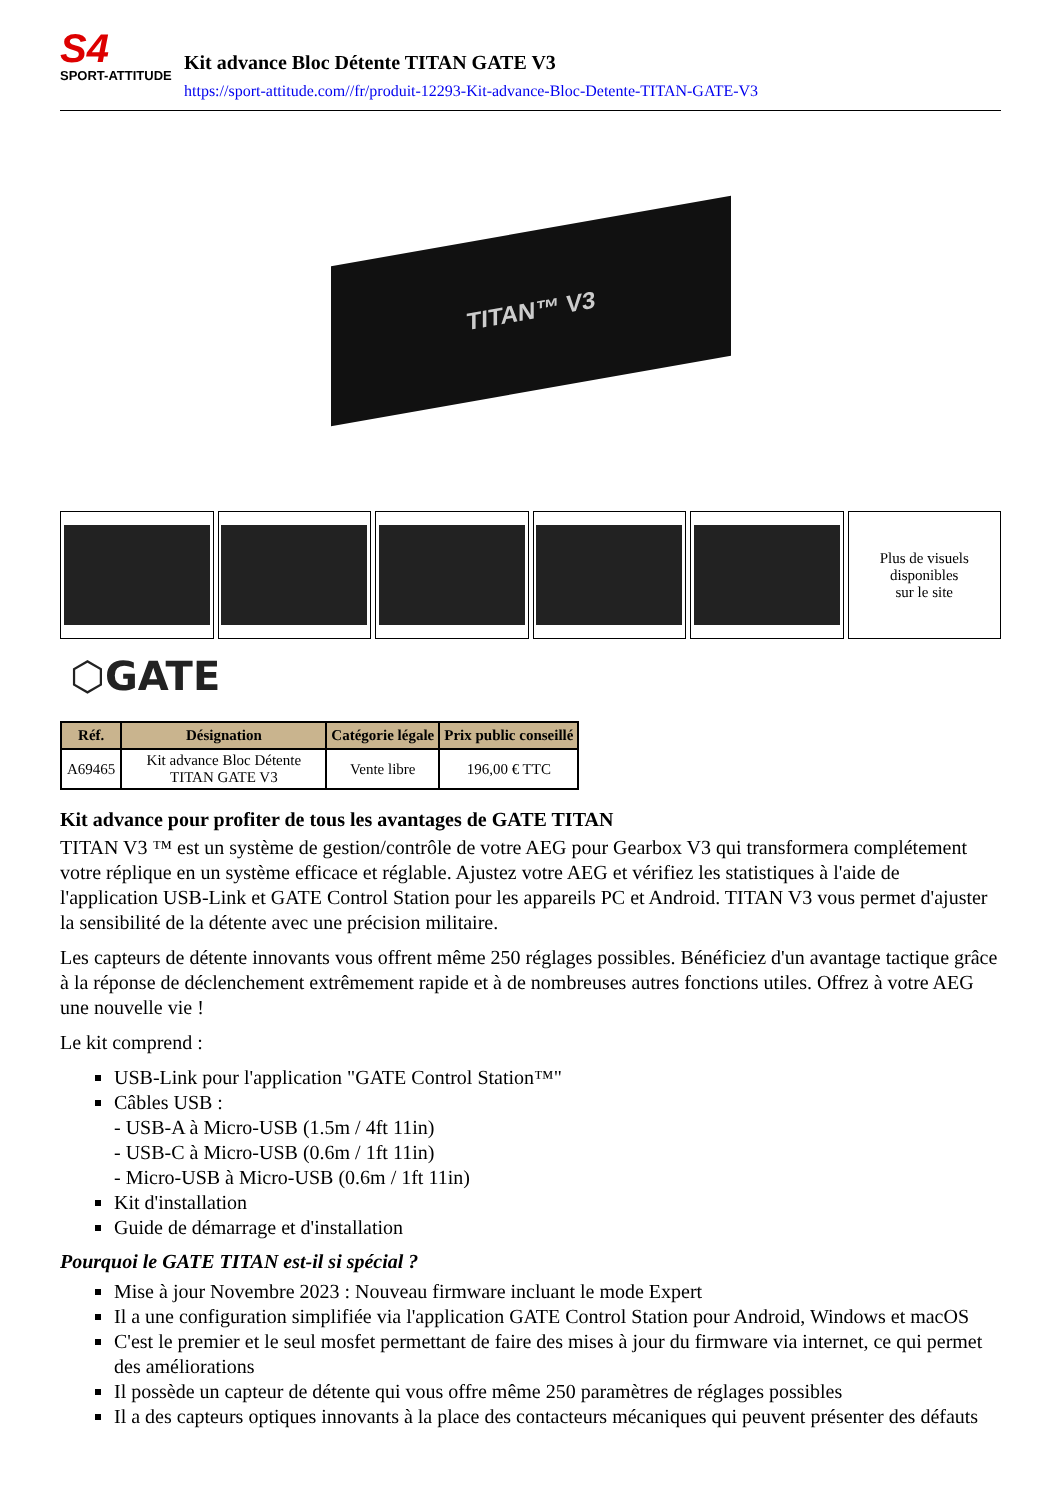S4
SPORT-ATTITUDE
Kit advance Bloc Détente TITAN GATE V3
https://sport-attitude.com//fr/produit-12293-Kit-advance-Bloc-Detente-TITAN-GATE-V3
TITAN™ V3
Plus de visuels
disponibles
sur le site
⬡GATE
| Réf. | Désignation | Catégorie légale | Prix public conseillé |
| --- | --- | --- | --- |
| A69465 | Kit advance Bloc Détente TITAN GATE V3 | Vente libre | 196,00 € TTC |
Kit advance pour profiter de tous les avantages de GATE TITAN
TITAN V3 ™ est un système de gestion/contrôle de votre AEG pour Gearbox V3 qui transformera complétement votre réplique en un système efficace et réglable. Ajustez votre AEG et vérifiez les statistiques à l'aide de l'application USB-Link et GATE Control Station pour les appareils PC et Android. TITAN V3 vous permet d'ajuster la sensibilité de la détente avec une précision militaire.
Les capteurs de détente innovants vous offrent même 250 réglages possibles. Bénéficiez d'un avantage tactique grâce à la réponse de déclenchement extrêmement rapide et à de nombreuses autres fonctions utiles. Offrez à votre AEG une nouvelle vie !
Le kit comprend :
USB-Link pour l'application "GATE Control Station™"
Câbles USB :
- USB-A à Micro-USB (1.5m / 4ft 11in)
- USB-C à Micro-USB (0.6m / 1ft 11in)
- Micro-USB à Micro-USB (0.6m / 1ft 11in)
Kit d'installation
Guide de démarrage et d'installation
Pourquoi le GATE TITAN est-il si spécial ?
Mise à jour Novembre 2023 : Nouveau firmware incluant le mode Expert
Il a une configuration simplifiée via l'application GATE Control Station pour Android, Windows et macOS
C'est le premier et le seul mosfet permettant de faire des mises à jour du firmware via internet, ce qui permet des améliorations
Il possède un capteur de détente qui vous offre même 250 paramètres de réglages possibles
Il a des capteurs optiques innovants à la place des contacteurs mécaniques qui peuvent présenter des défauts